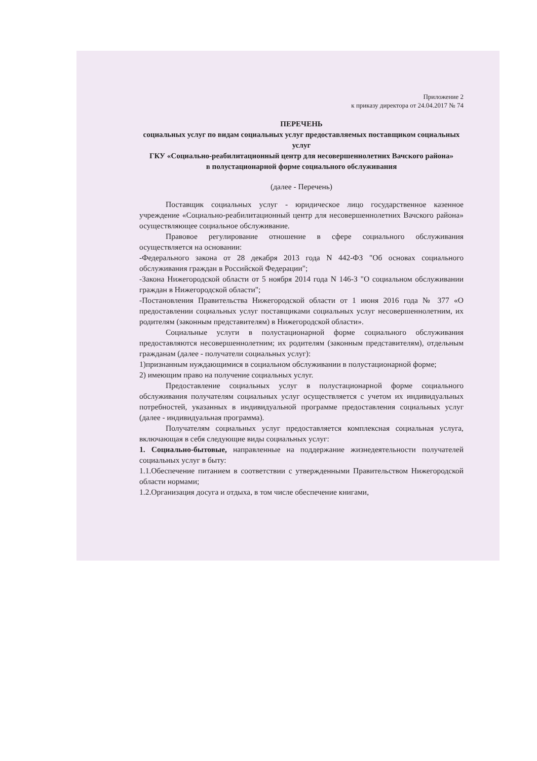Приложение 2
к приказу директора от 24.04.2017 № 74
ПЕРЕЧЕНЬ
социальных услуг по видам социальных услуг предоставляемых поставщиком социальных услуг
ГКУ «Социально-реабилитационный центр для несовершеннолетних Вачского района»
в полустационарной форме социального обслуживания
(далее - Перечень)
Поставщик социальных услуг - юридическое лицо государственное казенное учреждение «Социально-реабилитационный центр для несовершеннолетних Вачского района» осуществляющее социальное обслуживание.
Правовое регулирование отношение в сфере социального обслуживания осуществляется на основании:
-Федерального закона от 28 декабря 2013 года N 442-ФЗ "Об основах социального обслуживания граждан в Российской Федерации";
-Закона Нижегородской области от 5 ноября 2014 года N 146-З "О социальном обслуживании граждан в Нижегородской области";
-Постановления Правительства Нижегородской области от 1 июня 2016 года № 377 «О предоставлении социальных услуг поставщиками социальных услуг несовершеннолетним, их родителям (законным представителям) в Нижегородской области».
Социальные услуги в полустационарной форме социального обслуживания предоставляются несовершеннолетним; их родителям (законным представителям), отдельным гражданам (далее - получатели социальных услуг):
1)признанным нуждающимися в социальном обслуживании в полустационарной форме;
2) имеющим право на получение социальных услуг.
Предоставление социальных услуг в полустационарной форме социального обслуживания получателям социальных услуг осуществляется с учетом их индивидуальных потребностей, указанных в индивидуальной программе предоставления социальных услуг (далее - индивидуальная программа).
Получателям социальных услуг предоставляется комплексная социальная услуга, включающая в себя следующие виды социальных услуг:
1. Социально-бытовые, направленные на поддержание жизнедеятельности получателей социальных услуг в быту:
1.1.Обеспечение питанием в соответствии с утвержденными Правительством Нижегородской области нормами;
1.2.Организация досуга и отдыха, в том числе обеспечение книгами,